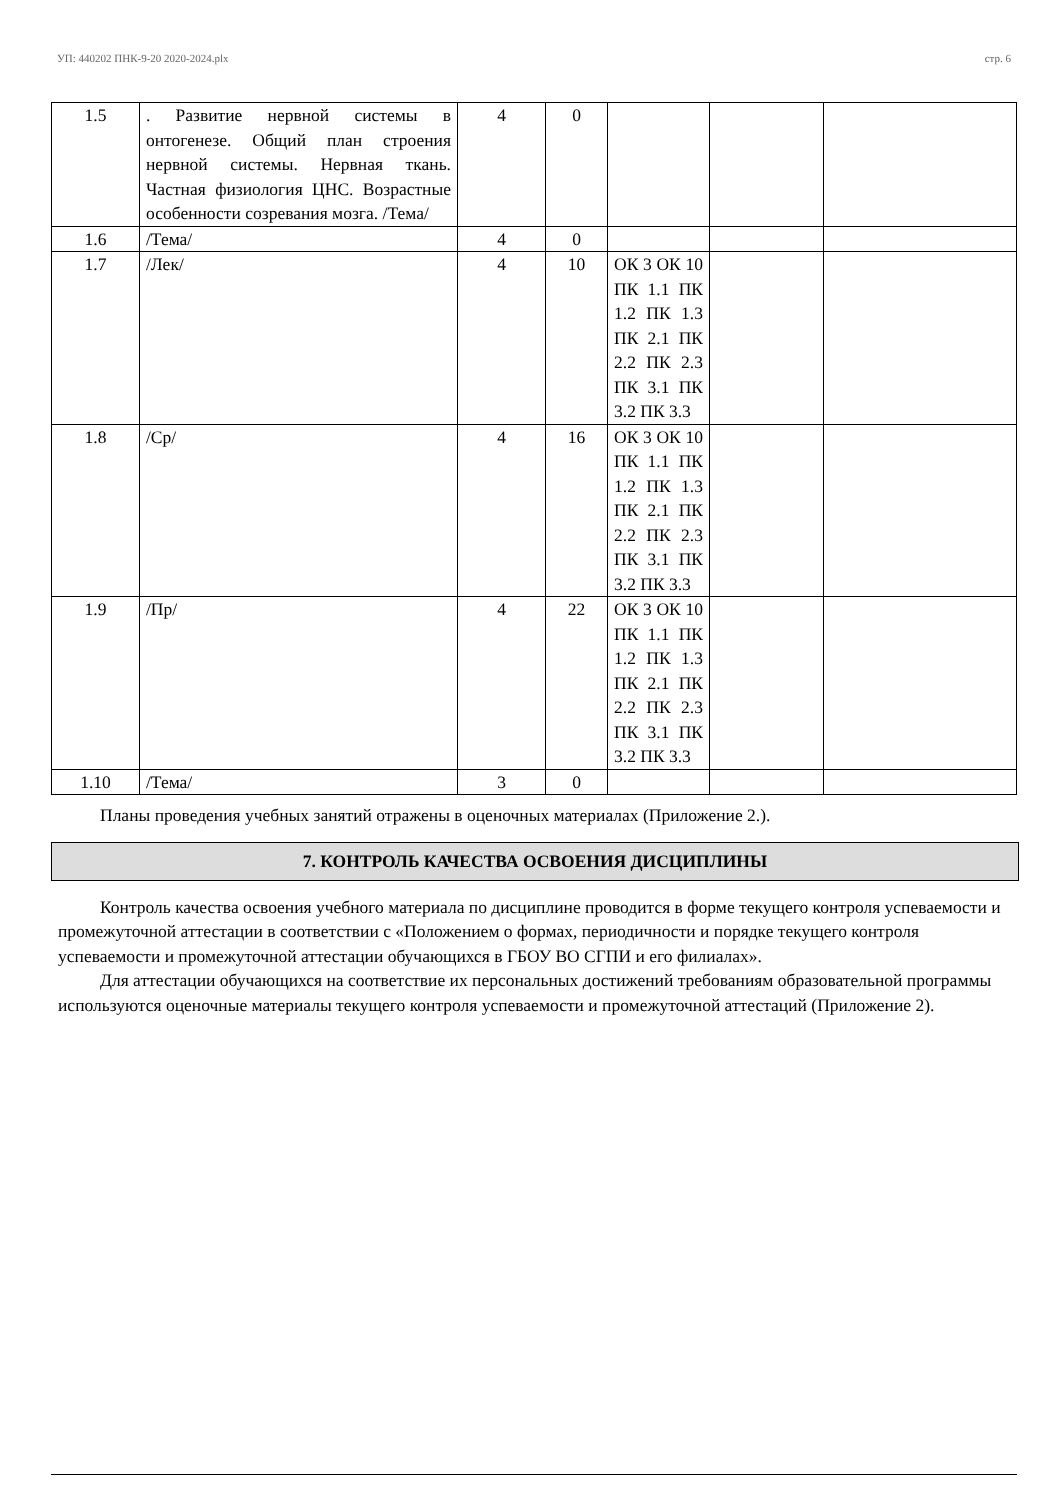УП: 440202 ПНК-9-20 2020-2024.plx стр. 6
| 1.5 | . Развитие нервной системы в онтогенезе. Общий план строения нервной системы. Нервная ткань. Частная физиология ЦНС. Возрастные особенности созревания мозга. /Тема/ | 4 | 0 | | | |
| 1.6 | /Тема/ | 4 | 0 | | | |
| 1.7 | /Лек/ | 4 | 10 | ОК 3 ОК 10 ПК 1.1 ПК 1.2 ПК 1.3 ПК 2.1 ПК 2.2 ПК 2.3 ПК 3.1 ПК 3.2 ПК 3.3 | | |
| 1.8 | /Ср/ | 4 | 16 | ОК 3 ОК 10 ПК 1.1 ПК 1.2 ПК 1.3 ПК 2.1 ПК 2.2 ПК 2.3 ПК 3.1 ПК 3.2 ПК 3.3 | | |
| 1.9 | /Пр/ | 4 | 22 | ОК 3 ОК 10 ПК 1.1 ПК 1.2 ПК 1.3 ПК 2.1 ПК 2.2 ПК 2.3 ПК 3.1 ПК 3.2 ПК 3.3 | | |
| 1.10 | /Тема/ | 3 | 0 | | | |
Планы проведения учебных занятий отражены в оценочных материалах (Приложение 2.).
7. КОНТРОЛЬ КАЧЕСТВА ОСВОЕНИЯ ДИСЦИПЛИНЫ
Контроль качества освоения учебного материала по дисциплине проводится в форме текущего контроля успеваемости и промежуточной аттестации в соответствии с «Положением о формах, периодичности и порядке текущего контроля успеваемости и промежуточной аттестации обучающихся в ГБОУ ВО СГПИ и его филиалах».
Для аттестации обучающихся на соответствие их персональных достижений требованиям образовательной программы используются оценочные материалы текущего контроля успеваемости и промежуточной аттестаций (Приложение 2).